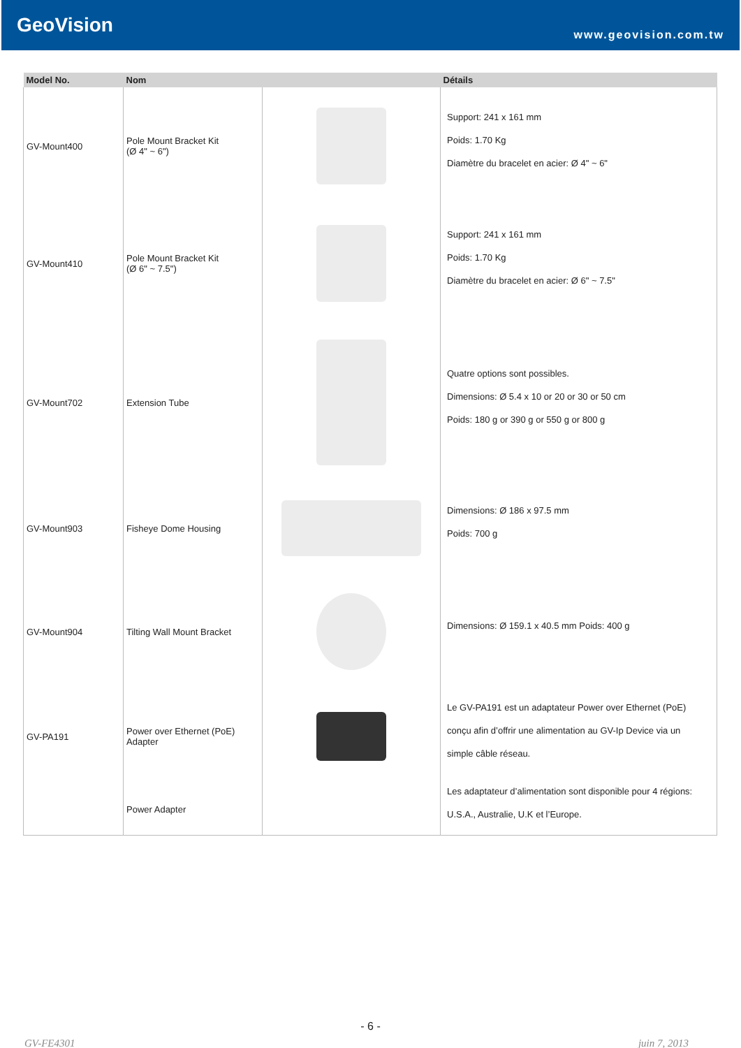GeoVision
www.geovision.com.tw
| Model No. | Nom | | Détails |
| --- | --- | --- | --- |
| GV-Mount400 | Pole Mount Bracket Kit (Ø 4" ~ 6") | | Support: 241 x 161 mm Poids: 1.70 Kg Diamètre du bracelet en acier: Ø 4" ~ 6" |
| GV-Mount410 | Pole Mount Bracket Kit (Ø 6" ~ 7.5") | | Support: 241 x 161 mm Poids: 1.70 Kg Diamètre du bracelet en acier: Ø 6" ~ 7.5" |
| GV-Mount702 | Extension Tube | | Quatre options sont possibles. Dimensions: Ø 5.4 x 10 or 20 or 30 or 50 cm Poids: 180 g or 390 g or 550 g or 800 g |
| GV-Mount903 | Fisheye Dome Housing | | Dimensions: Ø 186 x 97.5 mm Poids: 700 g |
| GV-Mount904 | Tilting Wall Mount Bracket | | Dimensions: Ø 159.1 x 40.5 mm Poids: 400 g |
| GV-PA191 | Power over Ethernet (PoE) Adapter | | Le GV-PA191 est un adaptateur Power over Ethernet (PoE) conçu afin d’offrir une alimentation au GV-Ip Device via un simple câble réseau. |
| | Power Adapter | | Les adaptateur d’alimentation sont disponible pour 4 régions: U.S.A., Australie, U.K et l’Europe. |
- 6 -
GV-FE4301 juin 7, 2013